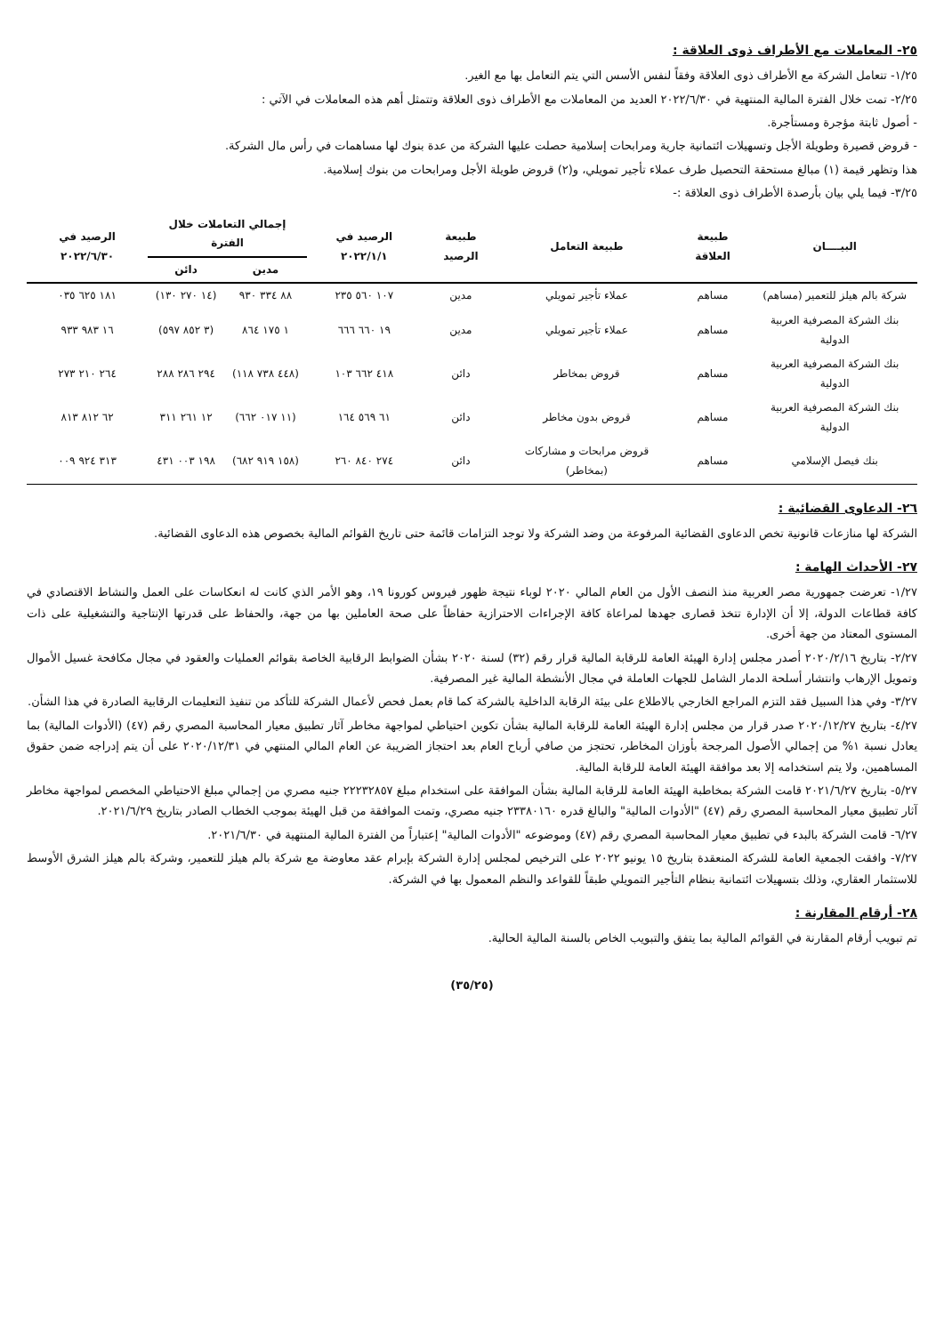٢٥- المعاملات مع الأطراف ذوى العلاقة :
١/٢٥- تتعامل الشركة مع الأطراف ذوى العلاقة وفقاً لنفس الأسس التي يتم التعامل بها مع الغير.
٢/٢٥- تمت خلال الفترة المالية المنتهية في ٢٠٢٢/٦/٣٠ العديد من المعاملات مع الأطراف ذوى العلاقة وتتمثل أهم هذه المعاملات في الآتي :
- أصول ثابتة مؤجرة ومستأجرة.
- قروض قصيرة وطويلة الأجل وتسهيلات ائتمانية جارية ومرابحات إسلامية حصلت عليها الشركة من عدة بنوك لها مساهمات في رأس مال الشركة.
هذا وتظهر قيمة (١) مبالغ مستحقة التحصيل طرف عملاء تأجير تمويلي، و(٢) قروض طويلة الأجل ومرابحات من بنوك إسلامية.
٣/٢٥- فيما يلي بيان بأرصدة الأطراف ذوى العلاقة :-
| البيــــان | طبيعة العلاقة | طبيعة التعامل | طبيعة الرصيد | الرصيد في ٢٠٢٢/١/١ | إجمالي التعاملات خلال الفترة | | الرصيد في ٢٠٢٢/٦/٣٠ |
| --- | --- | --- | --- | --- | --- | --- | --- |
| | | | | | مدين | دائن | |
| شركة بالم هيلز للتعمير (مساهم) | مساهم | عملاء تأجير تمويلي | مدين | ١٠٧ ٥٦٠ ٢٣٥ | ٨٨ ٣٣٤ ٩٣٠ | (١٤ ٢٧٠ ١٣٠) | ١٨١ ٦٢٥ ٠٣٥ |
| بنك الشركة المصرفية العربية الدولية | مساهم | عملاء تأجير تمويلي | مدين | ١٩ ٦٦٠ ٦٦٦ | ١ ١٧٥ ٨٦٤ | (٣ ٨٥٢ ٥٩٧) | ١٦ ٩٨٣ ٩٣٣ |
| بنك الشركة المصرفية العربية الدولية | مساهم | قروض بمخاطر | دائن | ٤١٨ ٦٦٢ ١٠٣ | (٤٤٨ ٧٣٨ ١١٨) | ٢٩٤ ٢٨٦ ٢٨٨ | ٢٦٤ ٢١٠ ٢٧٣ |
| بنك الشركة المصرفية العربية الدولية | مساهم | قروض بدون مخاطر | دائن | ٦١ ٥٦٩ ١٦٤ | (١١ ٠١٧ ٦٦٢) | ١٢ ٢٦١ ٣١١ | ٦٢ ٨١٢ ٨١٣ |
| بنك فيصل الإسلامي | مساهم | قروض مرابحات و مشاركات (بمخاطر) | دائن | ٢٧٤ ٨٤٠ ٢٦٠ | (١٥٨ ٩١٩ ٦٨٢) | ١٩٨ ٠٠٣ ٤٣١ | ٣١٣ ٩٢٤ ٠٠٩ |
٢٦- الدعاوى القضائية :
الشركة لها منازعات قانونية تخص الدعاوى القضائية المرفوعة من وضد الشركة ولا توجد التزامات قائمة حتى تاريخ القوائم المالية بخصوص هذه الدعاوى القضائية.
٢٧- الأحداث الهامة :
١/٢٧- تعرضت جمهورية مصر العربية منذ النصف الأول من العام المالي ٢٠٢٠ لوباء نتيجة ظهور فيروس كورونا ١٩، وهو الأمر الذي كانت له انعكاسات على العمل والنشاط الاقتصادي في كافة قطاعات الدولة، إلا أن الإدارة تتخذ قصارى جهدها لمراعاة كافة الإجراءات الاحترازية حفاظاً على صحة العاملين بها من جهة، والحفاظ على قدرتها الإنتاجية والتشغيلية على ذات المستوى المعتاد من جهة أخرى.
٢/٢٧- بتاريخ ٢٠٢٠/٢/١٦ أصدر مجلس إدارة الهيئة العامة للرقابة المالية قرار رقم (٣٢) لسنة ٢٠٢٠ بشأن الضوابط الرقابية الخاصة بقوائم العمليات والعقود في مجال مكافحة غسيل الأموال وتمويل الإرهاب وانتشار أسلحة الدمار الشامل للجهات العاملة في مجال الأنشطة المالية غير المصرفية.
٣/٢٧- وفي هذا السبيل فقد التزم المراجع الخارجي بالاطلاع على بيئة الرقابة الداخلية بالشركة كما قام بعمل فحص لأعمال الشركة للتأكد من تنفيذ التعليمات الرقابية الصادرة في هذا الشأن.
٤/٢٧- بتاريخ ٢٠٢٠/١٢/٢٧ صدر قرار من مجلس إدارة الهيئة العامة للرقابة المالية بشأن تكوين احتياطي لمواجهة مخاطر آثار تطبيق معيار المحاسبة المصري رقم (٤٧) (الأدوات المالية) بما يعادل نسبة ١% من إجمالي الأصول المرجحة بأوزان المخاطر، تحتجز من صافي أرباح العام بعد احتجاز الضريبة عن العام المالي المنتهي في ٢٠٢٠/١٢/٣١ على أن يتم إدراجه ضمن حقوق المساهمين، ولا يتم استخدامه إلا بعد موافقة الهيئة العامة للرقابة المالية.
٥/٢٧- بتاريخ ٢٠٢١/٦/٢٧ قامت الشركة بمخاطبة الهيئة العامة للرقابة المالية بشأن الموافقة على استخدام مبلغ ٢٢٢٣٢٨٥٧ جنيه مصري من إجمالي مبلغ الاحتياطي المخصص لمواجهة مخاطر آثار تطبيق معيار المحاسبة المصري رقم (٤٧) "الأدوات المالية" والبالغ قدره ٢٣٣٨٠١٦٠ جنيه مصري، وتمت الموافقة من قبل الهيئة بموجب الخطاب الصادر بتاريخ ٢٠٢١/٦/٢٩.
٦/٢٧- قامت الشركة بالبدء في تطبيق معيار المحاسبة المصري رقم (٤٧) وموضوعه "الأدوات المالية" إعتباراً من الفترة المالية المنتهية في ٢٠٢١/٦/٣٠.
٧/٢٧- وافقت الجمعية العامة للشركة المنعقدة بتاريخ ١٥ يونيو ٢٠٢٢ على الترخيص لمجلس إدارة الشركة بإبرام عقد معاوضة مع شركة بالم هيلز للتعمير، وشركة بالم هيلز الشرق الأوسط للاستثمار العقاري، وذلك بتسهيلات ائتمانية بنظام التأجير التمويلي طبقاً للقواعد والنظم المعمول بها في الشركة.
٢٨- أرقام المقارنة :
تم تبويب أرقام المقارنة في القوائم المالية بما يتفق والتبويب الخاص بالسنة المالية الحالية.
(٣٥/٢٥)